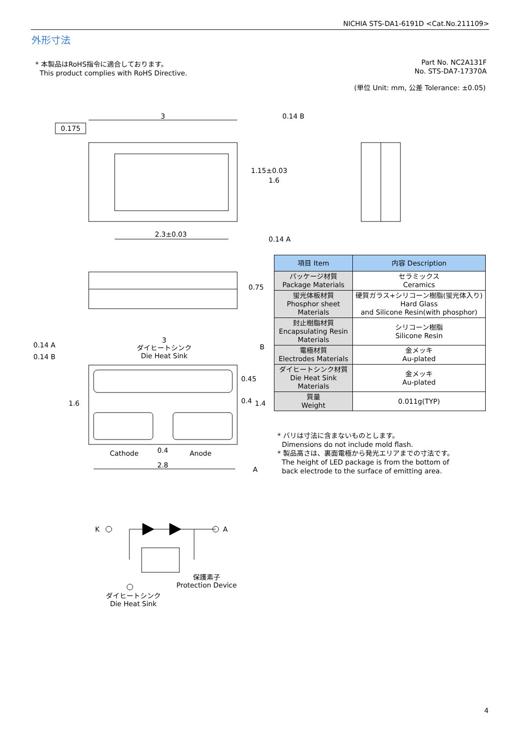NICHIA STS-DA1-6191D <Cat.No.211109>
外形寸法
* 本製品はRoHS指令に適合しております。
This product complies with RoHS Directive.
Part No. NC2A131F
No. STS-DA7-17370A
(単位 Unit: mm, 公差 Tolerance: ±0.05)
0.175
3 0.14 B
2.3±0.03
0.14 A
1.15±0.03
1.6
0.75
0.14 A
0.14 B
3
ダイヒートシンク
Die Heat Sink
B
1.6
0.45
0.4 1.4
Cathode 0.4 Anode
2.8
A
K A
保護素子
Protection Device
ダイヒートシンク
Die Heat Sink
| 項目 Item | 内容 Description |
| --- | --- |
| パッケージ材質 Package Materials | セラミックス Ceramics |
| 蛍光体板材質 Phosphor sheet Materials | 硬質ガラス+シリコーン樹脂(蛍光体入り) Hard Glass and Silicone Resin(with phosphor) |
| 封止樹脂材質 Encapsulating Resin Materials | シリコーン樹脂 Silicone Resin |
| 電極材質 Electrodes Materials | 金メッキ Au-plated |
| ダイヒートシンク材質 Die Heat Sink Materials | 金メッキ Au-plated |
| 質量 Weight | 0.011g(TYP) |
* バリは寸法に含まないものとします。
Dimensions do not include mold flash.
* 製品高さは、裏面電極から発光エリアまでの寸法です。
The height of LED package is from the bottom of
back electrode to the surface of emitting area.
4